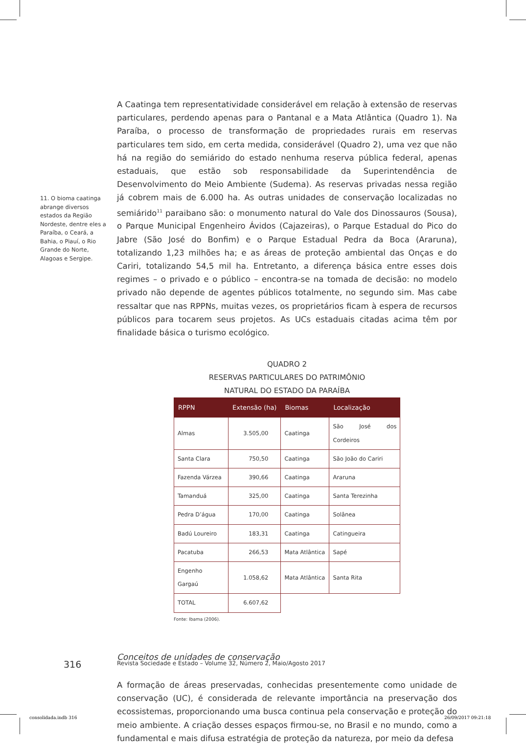A Caatinga tem representatividade considerável em relação à extensão de reservas particulares, perdendo apenas para o Pantanal e a Mata Atlântica (Quadro 1). Na Paraíba, o processo de transformação de propriedades rurais em reservas particulares tem sido, em certa medida, considerável (Quadro 2), uma vez que não há na região do semiárido do estado nenhuma reserva pública federal, apenas estaduais, que estão sob responsabilidade da Superintendência de Desenvolvimento do Meio Ambiente (Sudema). As reservas privadas nessa região já cobrem mais de 6.000 ha. As outras unidades de conservação localizadas no semiárido<sup>11</sup> paraibano são: o monumento natural do Vale dos Dinossauros (Sousa), o Parque Municipal Engenheiro Ávidos (Cajazeiras), o Parque Estadual do Pico do Jabre (São José do Bonfim) e o Parque Estadual Pedra da Boca (Araruna), totalizando 1,23 milhões ha; e as áreas de proteção ambiental das Onças e do Cariri, totalizando 54,5 mil ha. Entretanto, a diferença básica entre esses dois regimes – o privado e o público – encontra-se na tomada de decisão: no modelo privado não depende de agentes públicos totalmente, no segundo sim. Mas cabe ressaltar que nas RPPNs, muitas vezes, os proprietários ficam à espera de recursos públicos para tocarem seus projetos. As UCs estaduais citadas acima têm por finalidade básica o turismo ecológico.
QUADRO 2
RESERVAS PARTICULARES DO PATRIMÔNIO
NATURAL DO ESTADO DA PARAÍBA
| RPPN | Extensão (ha) | Biomas | Localização |
| --- | --- | --- | --- |
| Almas | 3.505,00 | Caatinga | São José dos Cordeiros |
| Santa Clara | 750,50 | Caatinga | São João do Cariri |
| Fazenda Várzea | 390,66 | Caatinga | Araruna |
| Tamanduá | 325,00 | Caatinga | Santa Terezinha |
| Pedra D’água | 170,00 | Caatinga | Solânea |
| Badú Loureiro | 183,31 | Caatinga | Catingueira |
| Pacatuba | 266,53 | Mata Atlântica | Sapé |
| Engenho Gargaú | 1.058,62 | Mata Atlântica | Santa Rita |
| TOTAL | 6.607,62 | | |
Fonte: Ibama (2006).
Conceitos de unidades de conservação
A formação de áreas preservadas, conhecidas presentemente como unidade de conservação (UC), é considerada de relevante importância na preservação dos ecossistemas, proporcionando uma busca continua pela conservação e proteção do meio ambiente. A criação desses espaços firmou-se, no Brasil e no mundo, como a fundamental e mais difusa estratégia de proteção da natureza, por meio da defesa
11. O bioma caatinga abrange diversos estados da Região Nordeste, dentre eles a Paraíba, o Ceará, a Bahia, o Piauí, o Rio Grande do Norte, Alagoas e Sergipe.
316
Revista Sociedade e Estado – Volume 32, Número 2, Maio/Agosto 2017
consolidada.indb 316 26/09/2017 09:21:18